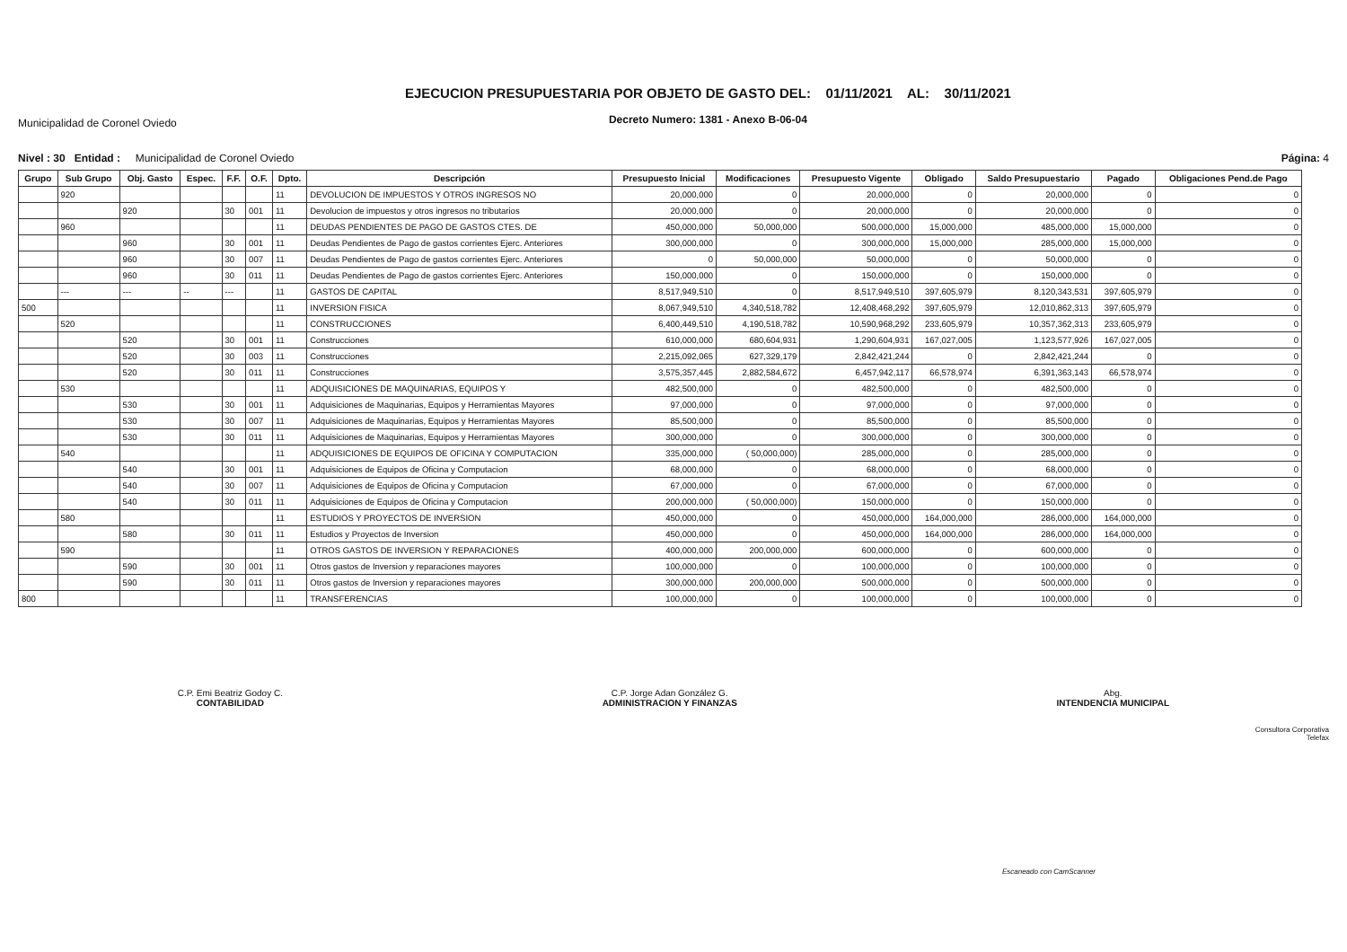Municipalidad de Coronel Oviedo
EJECUCION PRESUPUESTARIA POR OBJETO DE GASTO DEL: 01/11/2021 AL: 30/11/2021
Decreto Numero: 1381 - Anexo B-06-04
Nivel : 30 Entidad : Municipalidad de Coronel Oviedo
Página: 4
| Grupo | Sub Grupo | Obj. Gasto | Espec. | F.F. | O.F. | Dpto. | Descripción | Presupuesto Inicial | Modificaciones | Presupuesto Vigente | Obligado | Saldo Presupuestario | Pagado | Obligaciones Pend.de Pago |
| --- | --- | --- | --- | --- | --- | --- | --- | --- | --- | --- | --- | --- | --- | --- |
| | 920 | | | | | 11 | DEVOLUCION DE IMPUESTOS Y OTROS INGRESOS NO | 20,000,000 | 0 | 20,000,000 | 0 | 20,000,000 | 0 | 0 |
| | | 920 | | 30 | 001 | 11 | Devolucion de impuestos y otros ingresos no tributarios | 20,000,000 | 0 | 20,000,000 | 0 | 20,000,000 | 0 | 0 |
| | 960 | | | | | 11 | DEUDAS PENDIENTES DE PAGO DE GASTOS CTES. DE | 450,000,000 | 50,000,000 | 500,000,000 | 15,000,000 | 485,000,000 | 15,000,000 | 0 |
| | | 960 | | 30 | 001 | 11 | Deudas Pendientes de Pago de gastos corrientes Ejerc. Anteriores | 300,000,000 | 0 | 300,000,000 | 15,000,000 | 285,000,000 | 15,000,000 | 0 |
| | | 960 | | 30 | 007 | 11 | Deudas Pendientes de Pago de gastos corrientes Ejerc. Anteriores | 0 | 50,000,000 | 50,000,000 | 0 | 50,000,000 | 0 | 0 |
| | | 960 | | 30 | 011 | 11 | Deudas Pendientes de Pago de gastos corrientes Ejerc. Anteriores | 150,000,000 | 0 | 150,000,000 | 0 | 150,000,000 | 0 | 0 |
| | --- | --- | -- | --- | | 11 | GASTOS DE CAPITAL | 8,517,949,510 | 0 | 8,517,949,510 | 397,605,979 | 8,120,343,531 | 397,605,979 | 0 |
| 500 | | | | | | 11 | INVERSION FISICA | 8,067,949,510 | 4,340,518,782 | 12,408,468,292 | 397,605,979 | 12,010,862,313 | 397,605,979 | 0 |
| | 520 | | | | | 11 | CONSTRUCCIONES | 6,400,449,510 | 4,190,518,782 | 10,590,968,292 | 233,605,979 | 10,357,362,313 | 233,605,979 | 0 |
| | | 520 | | 30 | 001 | 11 | Construcciones | 610,000,000 | 680,604,931 | 1,290,604,931 | 167,027,005 | 1,123,577,926 | 167,027,005 | 0 |
| | | 520 | | 30 | 003 | 11 | Construcciones | 2,215,092,065 | 627,329,179 | 2,842,421,244 | 0 | 2,842,421,244 | 0 | 0 |
| | | 520 | | 30 | 011 | 11 | Construcciones | 3,575,357,445 | 2,882,584,672 | 6,457,942,117 | 66,578,974 | 6,391,363,143 | 66,578,974 | 0 |
| | 530 | | | | | 11 | ADQUISICIONES DE MAQUINARIAS, EQUIPOS Y | 482,500,000 | 0 | 482,500,000 | 0 | 482,500,000 | 0 | 0 |
| | | 530 | | 30 | 001 | 11 | Adquisiciones de Maquinarias, Equipos y Herramientas Mayores | 97,000,000 | 0 | 97,000,000 | 0 | 97,000,000 | 0 | 0 |
| | | 530 | | 30 | 007 | 11 | Adquisiciones de Maquinarias, Equipos y Herramientas Mayores | 85,500,000 | 0 | 85,500,000 | 0 | 85,500,000 | 0 | 0 |
| | | 530 | | 30 | 011 | 11 | Adquisiciones de Maquinarias, Equipos y Herramientas Mayores | 300,000,000 | 0 | 300,000,000 | 0 | 300,000,000 | 0 | 0 |
| | 540 | | | | | 11 | ADQUISICIONES DE EQUIPOS DE OFICINA Y COMPUTACION | 335,000,000 | ( 50,000,000) | 285,000,000 | 0 | 285,000,000 | 0 | 0 |
| | | 540 | | 30 | 001 | 11 | Adquisiciones de Equipos de Oficina y Computacion | 68,000,000 | 0 | 68,000,000 | 0 | 68,000,000 | 0 | 0 |
| | | 540 | | 30 | 007 | 11 | Adquisiciones de Equipos de Oficina y Computacion | 67,000,000 | 0 | 67,000,000 | 0 | 67,000,000 | 0 | 0 |
| | | 540 | | 30 | 011 | 11 | Adquisiciones de Equipos de Oficina y Computacion | 200,000,000 | ( 50,000,000) | 150,000,000 | 0 | 150,000,000 | 0 | 0 |
| | 580 | | | | | 11 | ESTUDIOS Y PROYECTOS DE INVERSION | 450,000,000 | 0 | 450,000,000 | 164,000,000 | 286,000,000 | 164,000,000 | 0 |
| | | 580 | | 30 | 011 | 11 | Estudios y Proyectos de Inversion | 450,000,000 | 0 | 450,000,000 | 164,000,000 | 286,000,000 | 164,000,000 | 0 |
| | 590 | | | | | 11 | OTROS GASTOS DE INVERSION Y REPARACIONES | 400,000,000 | 200,000,000 | 600,000,000 | 0 | 600,000,000 | 0 | 0 |
| | | 590 | | 30 | 001 | 11 | Otros gastos de Inversion y reparaciones mayores | 100,000,000 | 0 | 100,000,000 | 0 | 100,000,000 | 0 | 0 |
| | | 590 | | 30 | 011 | 11 | Otros gastos de Inversion y reparaciones mayores | 300,000,000 | 200,000,000 | 500,000,000 | 0 | 500,000,000 | 0 | 0 |
| 800 | | | | | | 11 | TRANSFERENCIAS | 100,000,000 | 0 | 100,000,000 | 0 | 100,000,000 | 0 | 0 |
C.P. Emi Beatriz Godoy C.
CONTABILIDAD
C.P. Jorge Adan González G.
ADMINISTRACION Y FINANZAS
Abg.
INTENDENCIA MUNICIPAL
Consultora Corporativa
Telefax
Escaneado con CamScanner